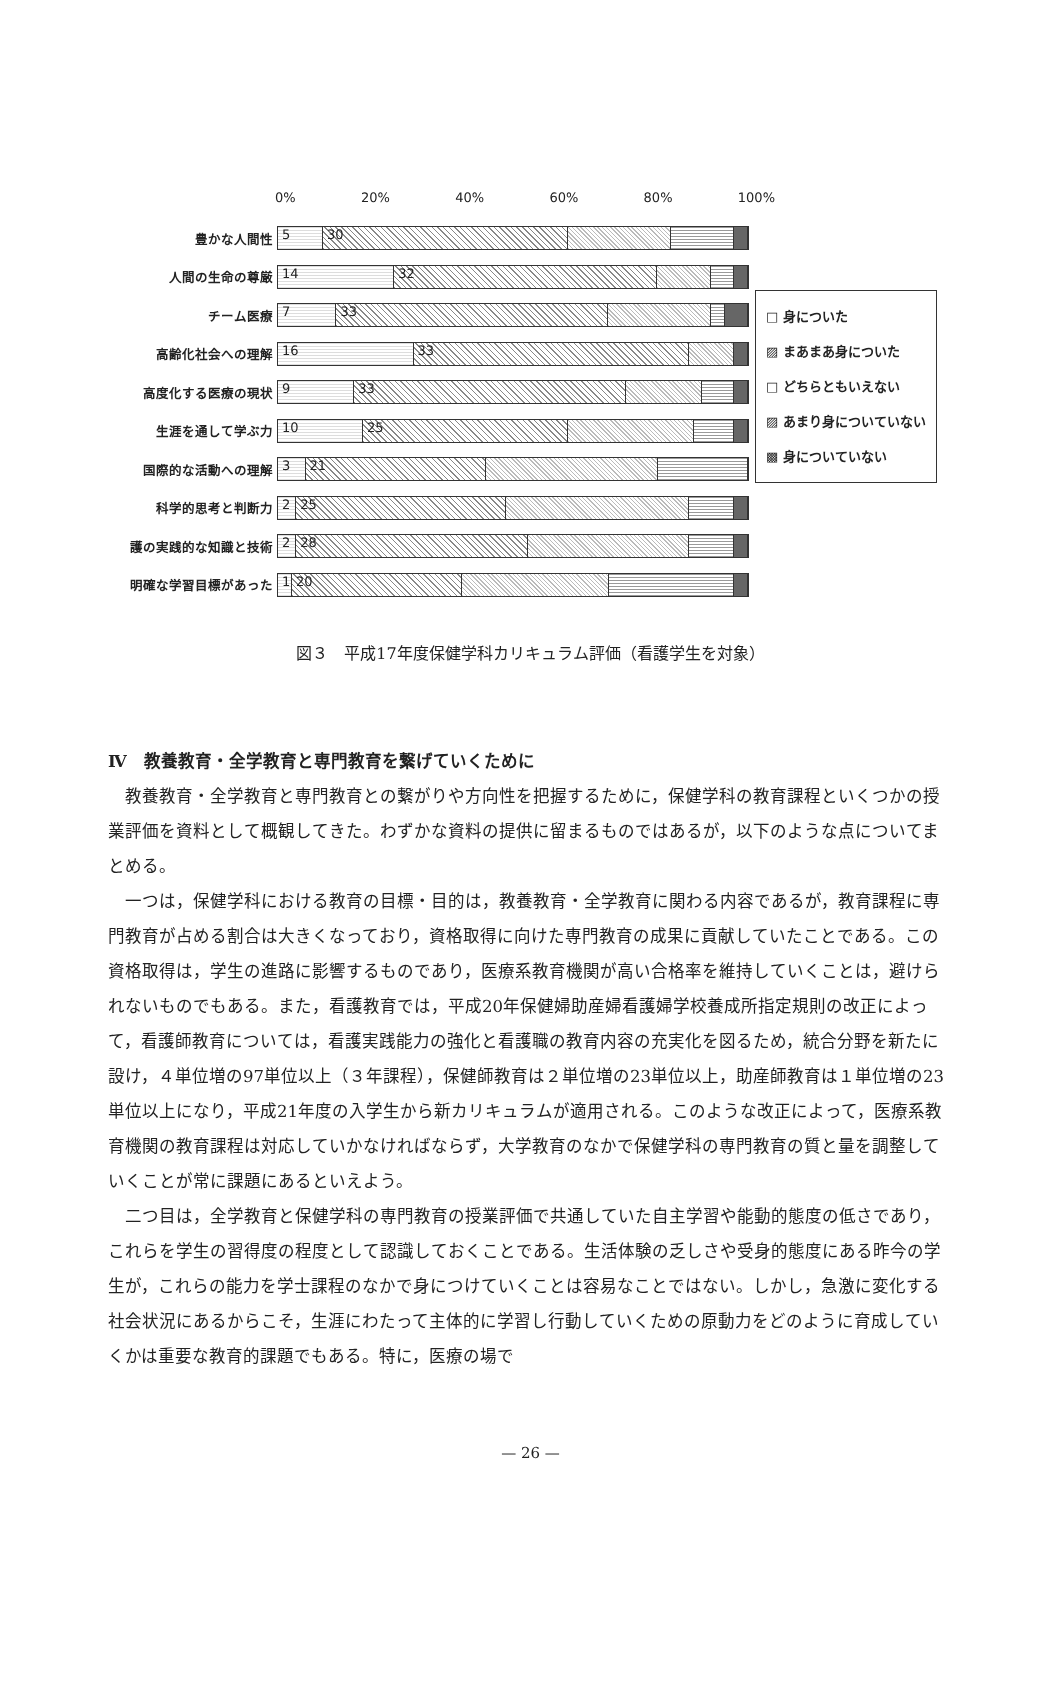0% 20% 40% 60% 80% 100%
豊かな人間性
5 30
人間の生命の尊厳
14 32
チーム医療
7 33
高齢化社会への理解
16 33
高度化する医療の現状
9 33
生涯を通して学ぶ力
10 25
国際的な活動への理解
3 21
科学的思考と判断力
2 25
護の実践的な知識と技術
2 28
明確な学習目標があった
1 20
□ 身についた
▨ まあまあ身についた
□ どちらともいえない
▨ あまり身についていない
▩ 身についていない
図３　平成17年度保健学科カリキュラム評価（看護学生を対象）
Ⅳ　教養教育・全学教育と専門教育を繋げていくために
教養教育・全学教育と専門教育との繋がりや方向性を把握するために，保健学科の教育課程といくつかの授業評価を資料として概観してきた。わずかな資料の提供に留まるものではあるが，以下のような点についてまとめる。
一つは，保健学科における教育の目標・目的は，教養教育・全学教育に関わる内容であるが，教育課程に専門教育が占める割合は大きくなっており，資格取得に向けた専門教育の成果に貢献していたことである。この資格取得は，学生の進路に影響するものであり，医療系教育機関が高い合格率を維持していくことは，避けられないものでもある。また，看護教育では，平成20年保健婦助産婦看護婦学校養成所指定規則の改正によって，看護師教育については，看護実践能力の強化と看護職の教育内容の充実化を図るため，統合分野を新たに設け，４単位増の97単位以上（３年課程），保健師教育は２単位増の23単位以上，助産師教育は１単位増の23単位以上になり，平成21年度の入学生から新カリキュラムが適用される。このような改正によって，医療系教育機関の教育課程は対応していかなければならず，大学教育のなかで保健学科の専門教育の質と量を調整していくことが常に課題にあるといえよう。
二つ目は，全学教育と保健学科の専門教育の授業評価で共通していた自主学習や能動的態度の低さであり，これらを学生の習得度の程度として認識しておくことである。生活体験の乏しさや受身的態度にある昨今の学生が，これらの能力を学士課程のなかで身につけていくことは容易なことではない。しかし，急激に変化する社会状況にあるからこそ，生涯にわたって主体的に学習し行動していくための原動力をどのように育成していくかは重要な教育的課題でもある。特に，医療の場で
— 26 —